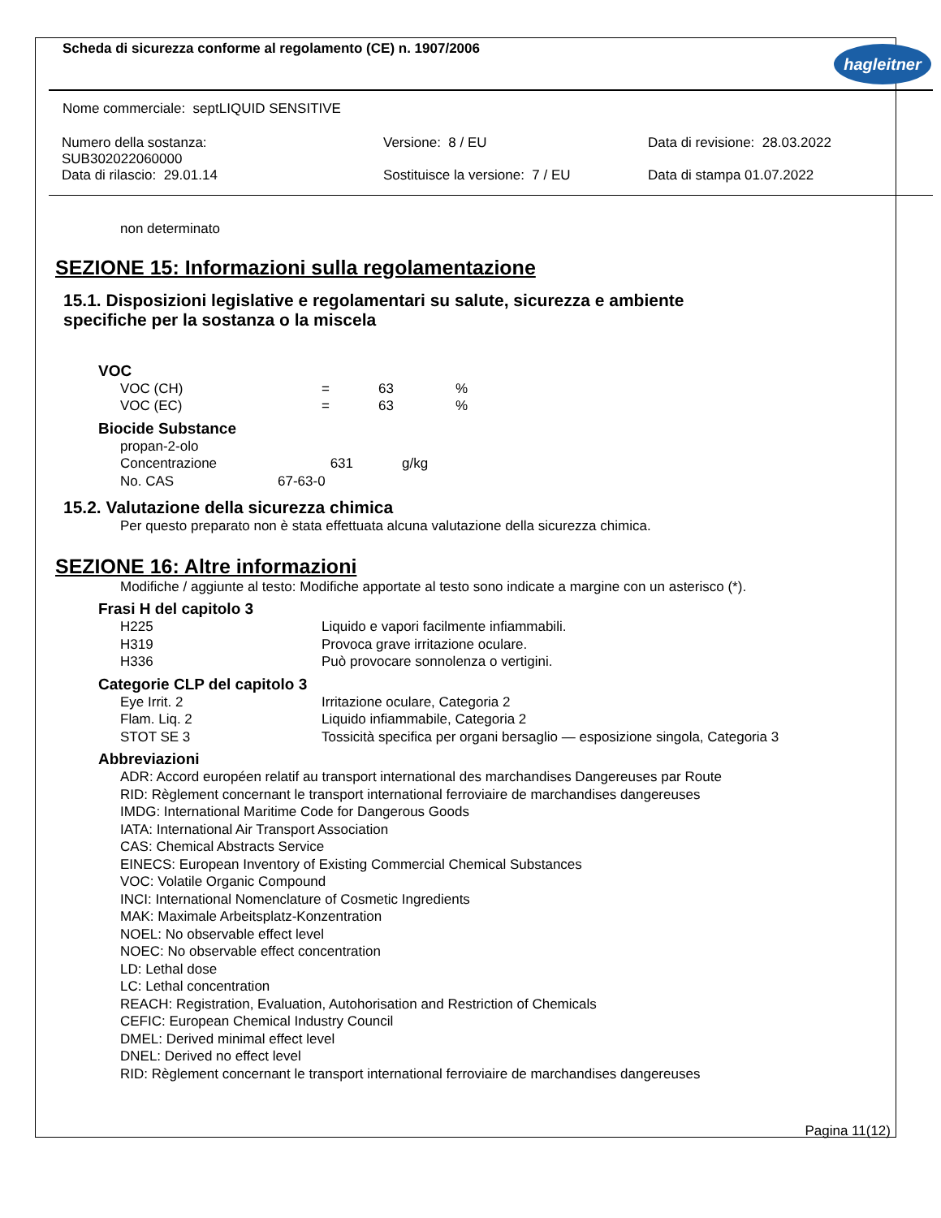Scheda di sicurezza conforme al regolamento (CE) n. 1907/2006 hagleitner
Nome commerciale: septLIQUID SENSITIVE
| Numero della sostanza: SUB302022060000 | Versione: 8 / EU | Data di revisione: 28.03.2022 |
| Data di rilascio: 29.01.14 | Sostituisce la versione: 7 / EU | Data di stampa 01.07.2022 |
non determinato
SEZIONE 15: Informazioni sulla regolamentazione
15.1. Disposizioni legislative e regolamentari su salute, sicurezza e ambiente
specifiche per la sostanza o la miscela
VOC
| VOC (CH) | = | 63 | % |
| VOC (EC) | = | 63 | % |
Biocide Substance
propan-2-olo
| Concentrazione | 631 | g/kg |
| No. CAS | 67-63-0 | |
15.2. Valutazione della sicurezza chimica
Per questo preparato non è stata effettuata alcuna valutazione della sicurezza chimica.
SEZIONE 16: Altre informazioni
Modifiche / aggiunte al testo: Modifiche apportate al testo sono indicate a margine con un asterisco (*).
Frasi H del capitolo 3
| H225 | Liquido e vapori facilmente infiammabili. |
| H319 | Provoca grave irritazione oculare. |
| H336 | Può provocare sonnolenza o vertigini. |
Categorie CLP del capitolo 3
| Eye Irrit. 2 | Irritazione oculare, Categoria 2 |
| Flam. Liq. 2 | Liquido infiammabile, Categoria 2 |
| STOT SE 3 | Tossicità specifica per organi bersaglio — esposizione singola, Categoria 3 |
Abbreviazioni
ADR: Accord européen relatif au transport international des marchandises Dangereuses par Route
RID: Règlement concernant le transport international ferroviaire de marchandises dangereuses
IMDG: International Maritime Code for Dangerous Goods
IATA: International Air Transport Association
CAS: Chemical Abstracts Service
EINECS: European Inventory of Existing Commercial Chemical Substances
VOC: Volatile Organic Compound
INCI: International Nomenclature of Cosmetic Ingredients
MAK: Maximale Arbeitsplatz-Konzentration
NOEL: No observable effect level
NOEC: No observable effect concentration
LD: Lethal dose
LC: Lethal concentration
REACH: Registration, Evaluation, Autohorisation and Restriction of Chemicals
CEFIC: European Chemical Industry Council
DMEL: Derived minimal effect level
DNEL: Derived no effect level
RID: Règlement concernant le transport international ferroviaire de marchandises dangereuses
Pagina 11(12)